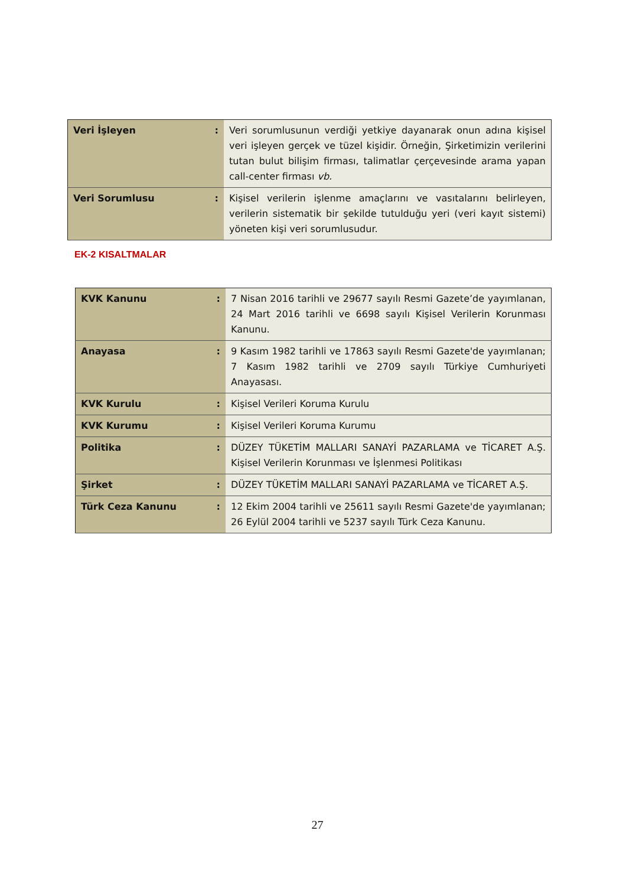| Veri İşleyen | : | Veri sorumlusunun verdiği yetkiye dayanarak onun adına kişisel veri işleyen gerçek ve tüzel kişidir. Örneğin, Şirketimizin verilerini tutan bulut bilişim firması, talimatlar çerçevesinde arama yapan call-center firması vb. |
| Veri Sorumlusu | : | Kişisel verilerin işlenme amaçlarını ve vasıtalarını belirleyen, verilerin sistematik bir şekilde tutulduğu yeri (veri kayıt sistemi) yöneten kişi veri sorumlusudur. |
EK-2 KISALTMALAR
| KVK Kanunu | : | 7 Nisan 2016 tarihli ve 29677 sayılı Resmi Gazete’de yayımlanan, 24 Mart 2016 tarihli ve 6698 sayılı Kişisel Verilerin Korunması Kanunu. |
| Anayasa | : | 9 Kasım 1982 tarihli ve 17863 sayılı Resmi Gazete'de yayımlanan; 7 Kasım 1982 tarihli ve 2709 sayılı Türkiye Cumhuriyeti Anayasası. |
| KVK Kurulu | : | Kişisel Verileri Koruma Kurulu |
| KVK Kurumu | : | Kişisel Verileri Koruma Kurumu |
| Politika | : | DÜZEY TÜKETİM MALLARI SANAYİ PAZARLAMA ve TİCARET A.Ş. Kişisel Verilerin Korunması ve İşlenmesi Politikası |
| Şirket | : | DÜZEY TÜKETİM MALLARI SANAYİ PAZARLAMA ve TİCARET A.Ş. |
| Türk Ceza Kanunu | : | 12 Ekim 2004 tarihli ve 25611 sayılı Resmi Gazete'de yayımlanan; 26 Eylül 2004 tarihli ve 5237 sayılı Türk Ceza Kanunu. |
27